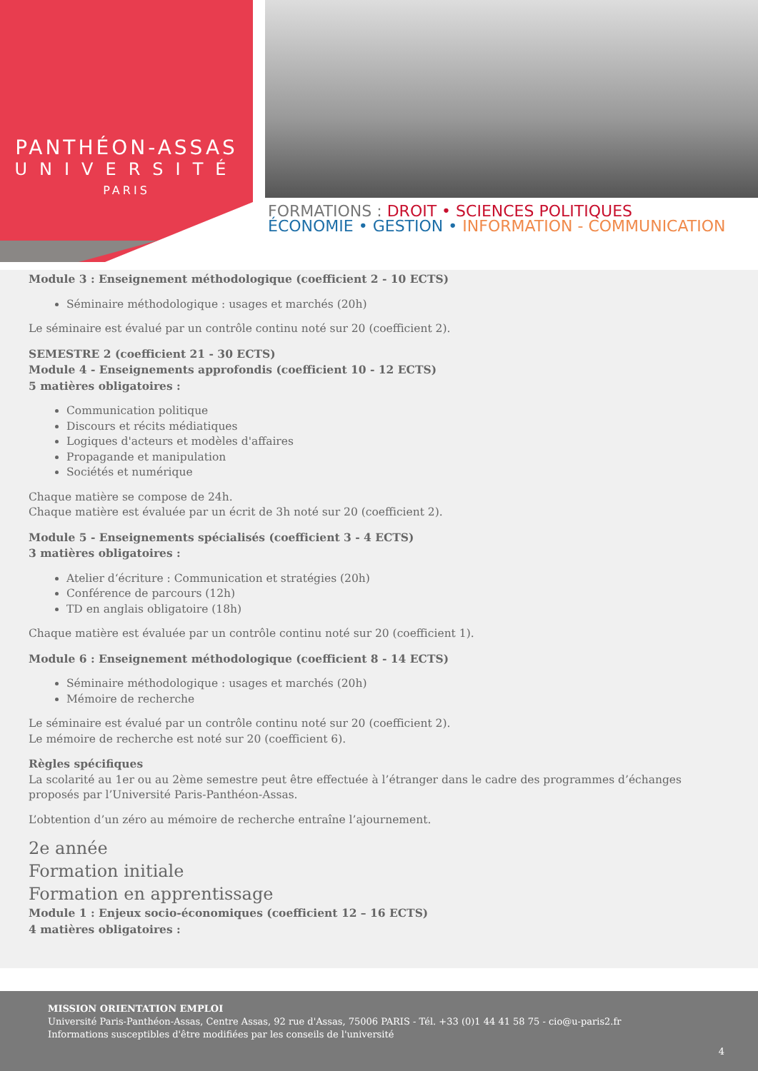PANTHÉON-ASSAS
UNIVERSITÉ
PARIS
FORMATIONS : DROIT • SCIENCES POLITIQUES
ÉCONOMIE • GESTION • INFORMATION - COMMUNICATION
Module 3 : Enseignement méthodologique (coefficient 2 - 10 ECTS)
Séminaire méthodologique : usages et marchés (20h)
Le séminaire est évalué par un contrôle continu noté sur 20 (coefficient 2).
SEMESTRE 2 (coefficient 21 - 30 ECTS)
Module 4 - Enseignements approfondis (coefficient 10 - 12 ECTS)
5 matières obligatoires :
Communication politique
Discours et récits médiatiques
Logiques d'acteurs et modèles d'affaires
Propagande et manipulation
Sociétés et numérique
Chaque matière se compose de 24h.
Chaque matière est évaluée par un écrit de 3h noté sur 20 (coefficient 2).
Module 5 - Enseignements spécialisés (coefficient 3 - 4 ECTS)
3 matières obligatoires :
Atelier d‘écriture : Communication et stratégies (20h)
Conférence de parcours (12h)
TD en anglais obligatoire (18h)
Chaque matière est évaluée par un contrôle continu noté sur 20 (coefficient 1).
Module 6 : Enseignement méthodologique (coefficient 8 - 14 ECTS)
Séminaire méthodologique : usages et marchés (20h)
Mémoire de recherche
Le séminaire est évalué par un contrôle continu noté sur 20 (coefficient 2).
Le mémoire de recherche est noté sur 20 (coefficient 6).
Règles spécifiques
La scolarité au 1er ou au 2ème semestre peut être effectuée à l’étranger dans le cadre des programmes d’échanges proposés par l’Université Paris-Panthéon-Assas.
L’obtention d’un zéro au mémoire de recherche entraîne l’ajournement.
2e année
Formation initiale
Formation en apprentissage
Module 1 : Enjeux socio-économiques (coefficient 12 – 16 ECTS)
4 matières obligatoires :
MISSION ORIENTATION EMPLOI
Université Paris-Panthéon-Assas, Centre Assas, 92 rue d'Assas, 75006 PARIS - Tél. +33 (0)1 44 41 58 75 - cio@u-paris2.fr
Informations susceptibles d'être modifiées par les conseils de l'université
4